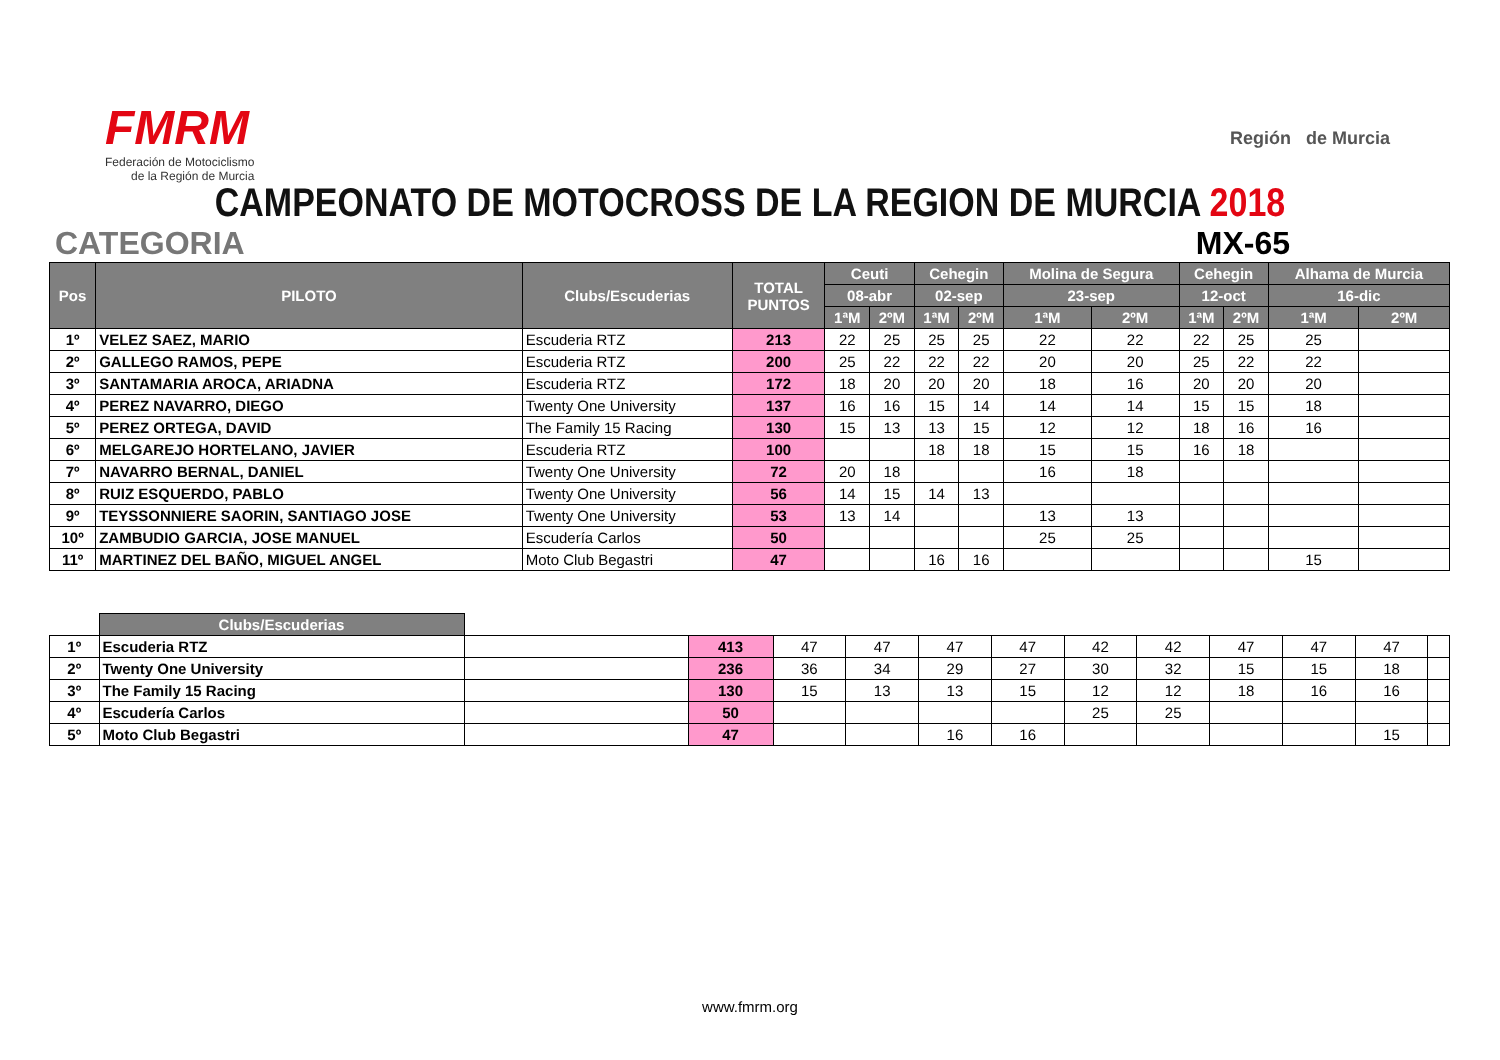FMRM
Federación de Motociclismo
de la Región de Murcia
Región de Murcia
CAMPEONATO DE MOTOCROSS DE LA REGION DE MURCIA 2018
CATEGORIA MX-65
| Pos | PILOTO | Clubs/Escuderias | TOTAL PUNTOS | Ceuti | | Cehegin | | Molina de Segura | | Cehegin | | Alhama de Murcia | |
| --- | --- | --- | --- | --- | --- | --- | --- | --- | --- | --- | --- | --- | --- |
| | | | | 08-abr | | 02-sep | | 23-sep | | 12-oct | | 16-dic | |
| | | | | 1ªM | 2ºM | 1ªM | 2ºM | 1ªM | 2ºM | 1ªM | 2ºM | 1ªM | 2ºM |
| 1º | VELEZ SAEZ, MARIO | Escuderia RTZ | 213 | 22 | 25 | 25 | 25 | 22 | 22 | 22 | 25 | 25 | |
| 2º | GALLEGO RAMOS, PEPE | Escuderia RTZ | 200 | 25 | 22 | 22 | 22 | 20 | 20 | 25 | 22 | 22 | |
| 3º | SANTAMARIA AROCA, ARIADNA | Escuderia RTZ | 172 | 18 | 20 | 20 | 20 | 18 | 16 | 20 | 20 | 20 | |
| 4º | PEREZ NAVARRO, DIEGO | Twenty One University | 137 | 16 | 16 | 15 | 14 | 14 | 14 | 15 | 15 | 18 | |
| 5º | PEREZ ORTEGA, DAVID | The Family 15 Racing | 130 | 15 | 13 | 13 | 15 | 12 | 12 | 18 | 16 | 16 | |
| 6º | MELGAREJO HORTELANO, JAVIER | Escuderia RTZ | 100 | | | 18 | 18 | 15 | 15 | 16 | 18 | | |
| 7º | NAVARRO BERNAL, DANIEL | Twenty One University | 72 | 20 | 18 | | | 16 | 18 | | | | |
| 8º | RUIZ ESQUERDO, PABLO | Twenty One University | 56 | 14 | 15 | 14 | 13 | | | | | | |
| 9º | TEYSSONNIERE SAORIN, SANTIAGO JOSE | Twenty One University | 53 | 13 | 14 | | | 13 | 13 | | | | |
| 10º | ZAMBUDIO GARCIA, JOSE MANUEL | Escudería Carlos | 50 | | | | | 25 | 25 | | | | |
| 11º | MARTINEZ DEL BAÑO, MIGUEL ANGEL | Moto Club Begastri | 47 | | | 16 | 16 | | | | | 15 | |
| | Clubs/Escuderias | | | | | | | | | | | | |
| 1º | Escuderia RTZ | | 413 | 47 | 47 | 47 | 47 | 42 | 42 | 47 | 47 | 47 | |
| 2º | Twenty One University | | 236 | 36 | 34 | 29 | 27 | 30 | 32 | 15 | 15 | 18 | |
| 3º | The Family 15 Racing | | 130 | 15 | 13 | 13 | 15 | 12 | 12 | 18 | 16 | 16 | |
| 4º | Escudería Carlos | | 50 | | | | | 25 | 25 | | | | |
| 5º | Moto Club Begastri | | 47 | | | 16 | 16 | | | | | 15 | |
www.fmrm.org